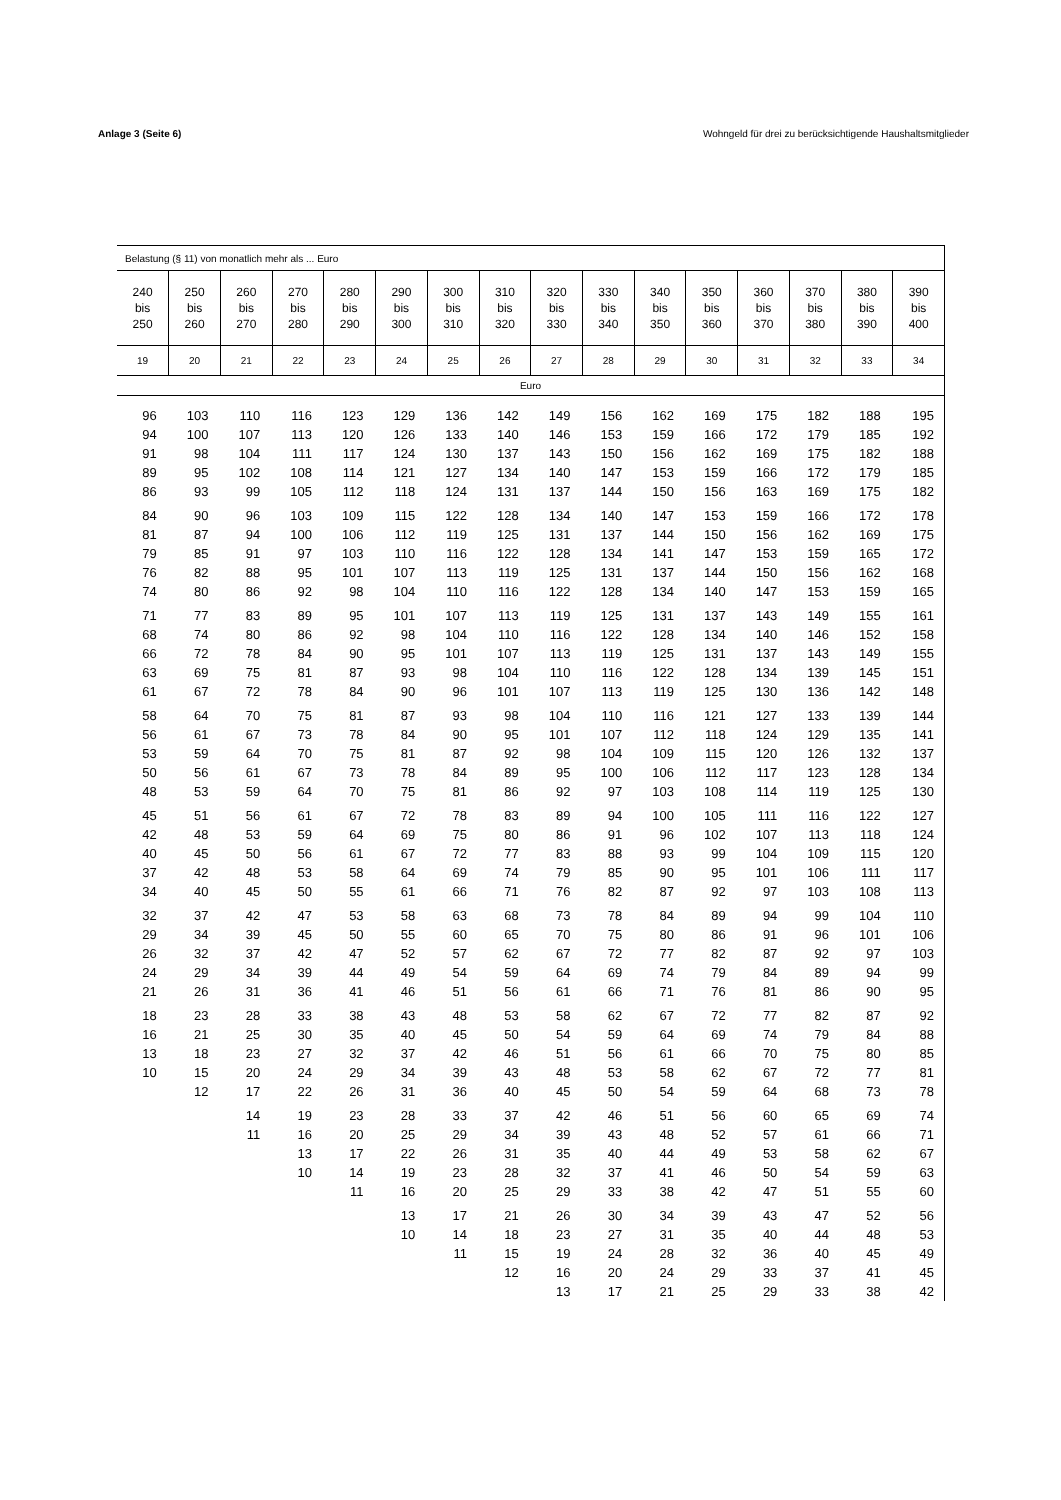Anlage 3 (Seite 6) Wohngeld für drei zu berücksichtigende Haushaltsmitglieder
| Belastung (§ 11) von monatlich mehr als ... Euro | | | | | | | | | | | | | | | |
| 240 bis 250 | 250 bis 260 | 260 bis 270 | 270 bis 280 | 280 bis 290 | 290 bis 300 | 300 bis 310 | 310 bis 320 | 320 bis 330 | 330 bis 340 | 340 bis 350 | 350 bis 360 | 360 bis 370 | 370 bis 380 | 380 bis 390 | 390 bis 400 |
| 19 | 20 | 21 | 22 | 23 | 24 | 25 | 26 | 27 | 28 | 29 | 30 | 31 | 32 | 33 | 34 |
| Euro | | | | | | | | | | | | | | | |
| 96 | 103 | 110 | 116 | 123 | 129 | 136 | 142 | 149 | 156 | 162 | 169 | 175 | 182 | 188 | 195 |
| 94 | 100 | 107 | 113 | 120 | 126 | 133 | 140 | 146 | 153 | 159 | 166 | 172 | 179 | 185 | 192 |
| 91 | 98 | 104 | 111 | 117 | 124 | 130 | 137 | 143 | 150 | 156 | 162 | 169 | 175 | 182 | 188 |
| 89 | 95 | 102 | 108 | 114 | 121 | 127 | 134 | 140 | 147 | 153 | 159 | 166 | 172 | 179 | 185 |
| 86 | 93 | 99 | 105 | 112 | 118 | 124 | 131 | 137 | 144 | 150 | 156 | 163 | 169 | 175 | 182 |
| 84 | 90 | 96 | 103 | 109 | 115 | 122 | 128 | 134 | 140 | 147 | 153 | 159 | 166 | 172 | 178 |
| 81 | 87 | 94 | 100 | 106 | 112 | 119 | 125 | 131 | 137 | 144 | 150 | 156 | 162 | 169 | 175 |
| 79 | 85 | 91 | 97 | 103 | 110 | 116 | 122 | 128 | 134 | 141 | 147 | 153 | 159 | 165 | 172 |
| 76 | 82 | 88 | 95 | 101 | 107 | 113 | 119 | 125 | 131 | 137 | 144 | 150 | 156 | 162 | 168 |
| 74 | 80 | 86 | 92 | 98 | 104 | 110 | 116 | 122 | 128 | 134 | 140 | 147 | 153 | 159 | 165 |
| 71 | 77 | 83 | 89 | 95 | 101 | 107 | 113 | 119 | 125 | 131 | 137 | 143 | 149 | 155 | 161 |
| 68 | 74 | 80 | 86 | 92 | 98 | 104 | 110 | 116 | 122 | 128 | 134 | 140 | 146 | 152 | 158 |
| 66 | 72 | 78 | 84 | 90 | 95 | 101 | 107 | 113 | 119 | 125 | 131 | 137 | 143 | 149 | 155 |
| 63 | 69 | 75 | 81 | 87 | 93 | 98 | 104 | 110 | 116 | 122 | 128 | 134 | 139 | 145 | 151 |
| 61 | 67 | 72 | 78 | 84 | 90 | 96 | 101 | 107 | 113 | 119 | 125 | 130 | 136 | 142 | 148 |
| 58 | 64 | 70 | 75 | 81 | 87 | 93 | 98 | 104 | 110 | 116 | 121 | 127 | 133 | 139 | 144 |
| 56 | 61 | 67 | 73 | 78 | 84 | 90 | 95 | 101 | 107 | 112 | 118 | 124 | 129 | 135 | 141 |
| 53 | 59 | 64 | 70 | 75 | 81 | 87 | 92 | 98 | 104 | 109 | 115 | 120 | 126 | 132 | 137 |
| 50 | 56 | 61 | 67 | 73 | 78 | 84 | 89 | 95 | 100 | 106 | 112 | 117 | 123 | 128 | 134 |
| 48 | 53 | 59 | 64 | 70 | 75 | 81 | 86 | 92 | 97 | 103 | 108 | 114 | 119 | 125 | 130 |
| 45 | 51 | 56 | 61 | 67 | 72 | 78 | 83 | 89 | 94 | 100 | 105 | 111 | 116 | 122 | 127 |
| 42 | 48 | 53 | 59 | 64 | 69 | 75 | 80 | 86 | 91 | 96 | 102 | 107 | 113 | 118 | 124 |
| 40 | 45 | 50 | 56 | 61 | 67 | 72 | 77 | 83 | 88 | 93 | 99 | 104 | 109 | 115 | 120 |
| 37 | 42 | 48 | 53 | 58 | 64 | 69 | 74 | 79 | 85 | 90 | 95 | 101 | 106 | 111 | 117 |
| 34 | 40 | 45 | 50 | 55 | 61 | 66 | 71 | 76 | 82 | 87 | 92 | 97 | 103 | 108 | 113 |
| 32 | 37 | 42 | 47 | 53 | 58 | 63 | 68 | 73 | 78 | 84 | 89 | 94 | 99 | 104 | 110 |
| 29 | 34 | 39 | 45 | 50 | 55 | 60 | 65 | 70 | 75 | 80 | 86 | 91 | 96 | 101 | 106 |
| 26 | 32 | 37 | 42 | 47 | 52 | 57 | 62 | 67 | 72 | 77 | 82 | 87 | 92 | 97 | 103 |
| 24 | 29 | 34 | 39 | 44 | 49 | 54 | 59 | 64 | 69 | 74 | 79 | 84 | 89 | 94 | 99 |
| 21 | 26 | 31 | 36 | 41 | 46 | 51 | 56 | 61 | 66 | 71 | 76 | 81 | 86 | 90 | 95 |
| 18 | 23 | 28 | 33 | 38 | 43 | 48 | 53 | 58 | 62 | 67 | 72 | 77 | 82 | 87 | 92 |
| 16 | 21 | 25 | 30 | 35 | 40 | 45 | 50 | 54 | 59 | 64 | 69 | 74 | 79 | 84 | 88 |
| 13 | 18 | 23 | 27 | 32 | 37 | 42 | 46 | 51 | 56 | 61 | 66 | 70 | 75 | 80 | 85 |
| 10 | 15 | 20 | 24 | 29 | 34 | 39 | 43 | 48 | 53 | 58 | 62 | 67 | 72 | 77 | 81 |
| | 12 | 17 | 22 | 26 | 31 | 36 | 40 | 45 | 50 | 54 | 59 | 64 | 68 | 73 | 78 |
| | | 14 | 19 | 23 | 28 | 33 | 37 | 42 | 46 | 51 | 56 | 60 | 65 | 69 | 74 |
| | | 11 | 16 | 20 | 25 | 29 | 34 | 39 | 43 | 48 | 52 | 57 | 61 | 66 | 71 |
| | | | 13 | 17 | 22 | 26 | 31 | 35 | 40 | 44 | 49 | 53 | 58 | 62 | 67 |
| | | | 10 | 14 | 19 | 23 | 28 | 32 | 37 | 41 | 46 | 50 | 54 | 59 | 63 |
| | | | | 11 | 16 | 20 | 25 | 29 | 33 | 38 | 42 | 47 | 51 | 55 | 60 |
| | | | | | 13 | 17 | 21 | 26 | 30 | 34 | 39 | 43 | 47 | 52 | 56 |
| | | | | | 10 | 14 | 18 | 23 | 27 | 31 | 35 | 40 | 44 | 48 | 53 |
| | | | | | | 11 | 15 | 19 | 24 | 28 | 32 | 36 | 40 | 45 | 49 |
| | | | | | | | 12 | 16 | 20 | 24 | 29 | 33 | 37 | 41 | 45 |
| | | | | | | | | 13 | 17 | 21 | 25 | 29 | 33 | 38 | 42 |